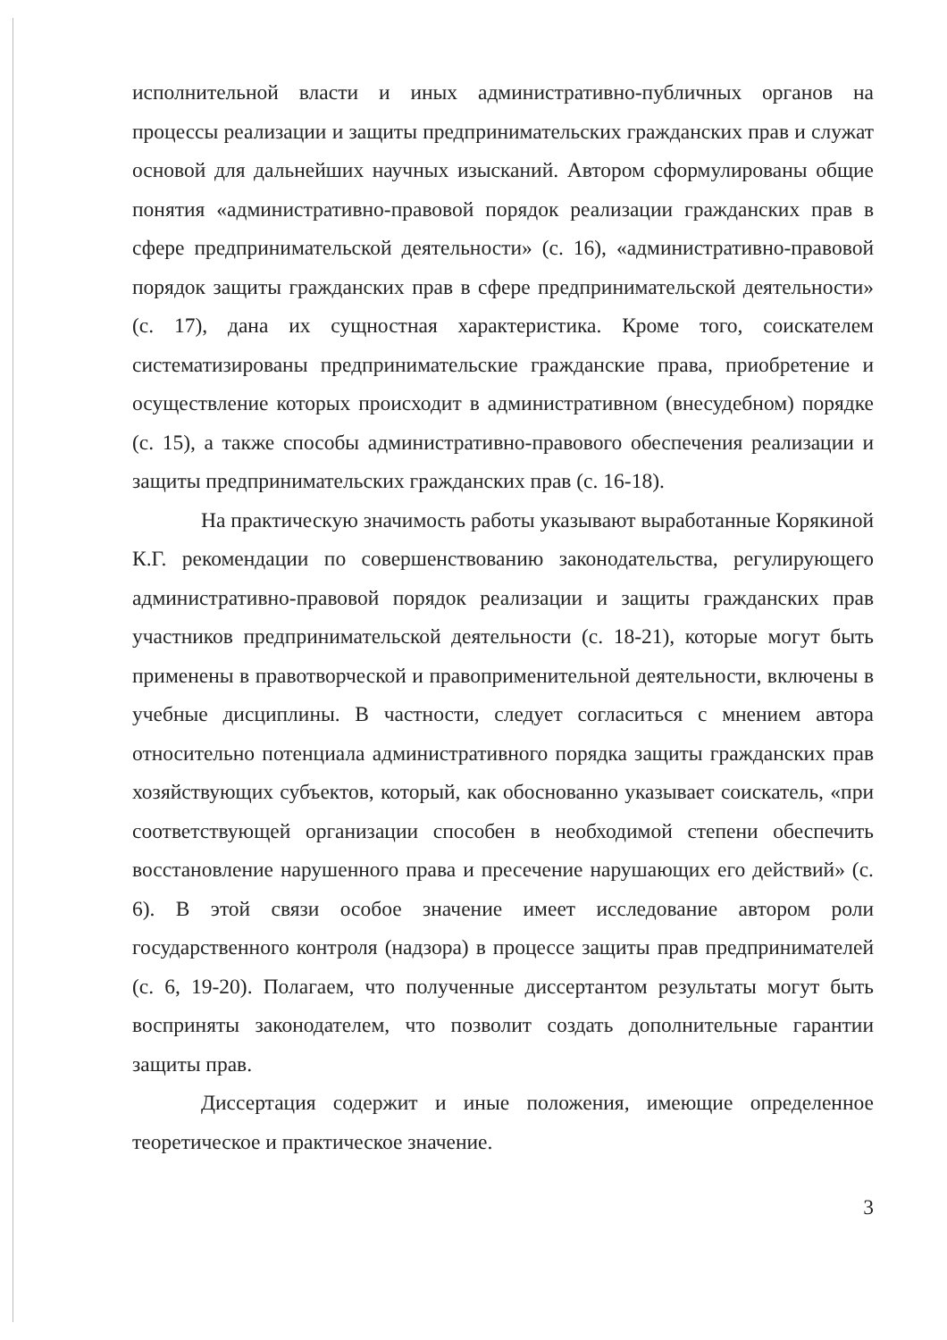исполнительной власти и иных административно-публичных органов на процессы реализации и защиты предпринимательских гражданских прав и служат основой для дальнейших научных изысканий. Автором сформулированы общие понятия «административно-правовой порядок реализации гражданских прав в сфере предпринимательской деятельности» (с. 16), «административно-правовой порядок защиты гражданских прав в сфере предпринимательской деятельности» (с. 17), дана их сущностная характеристика. Кроме того, соискателем систематизированы предпринимательские гражданские права, приобретение и осуществление которых происходит в административном (внесудебном) порядке (с. 15), а также способы административно-правового обеспечения реализации и защиты предпринимательских гражданских прав (с. 16-18).
На практическую значимость работы указывают выработанные Корякиной К.Г. рекомендации по совершенствованию законодательства, регулирующего административно-правовой порядок реализации и защиты гражданских прав участников предпринимательской деятельности (с. 18-21), которые могут быть применены в правотворческой и правоприменительной деятельности, включены в учебные дисциплины. В частности, следует согласиться с мнением автора относительно потенциала административного порядка защиты гражданских прав хозяйствующих субъектов, который, как обоснованно указывает соискатель, «при соответствующей организации способен в необходимой степени обеспечить восстановление нарушенного права и пресечение нарушающих его действий» (с. 6). В этой связи особое значение имеет исследование автором роли государственного контроля (надзора) в процессе защиты прав предпринимателей (с. 6, 19-20). Полагаем, что полученные диссертантом результаты могут быть восприняты законодателем, что позволит создать дополнительные гарантии защиты прав.
Диссертация содержит и иные положения, имеющие определенное теоретическое и практическое значение.
3